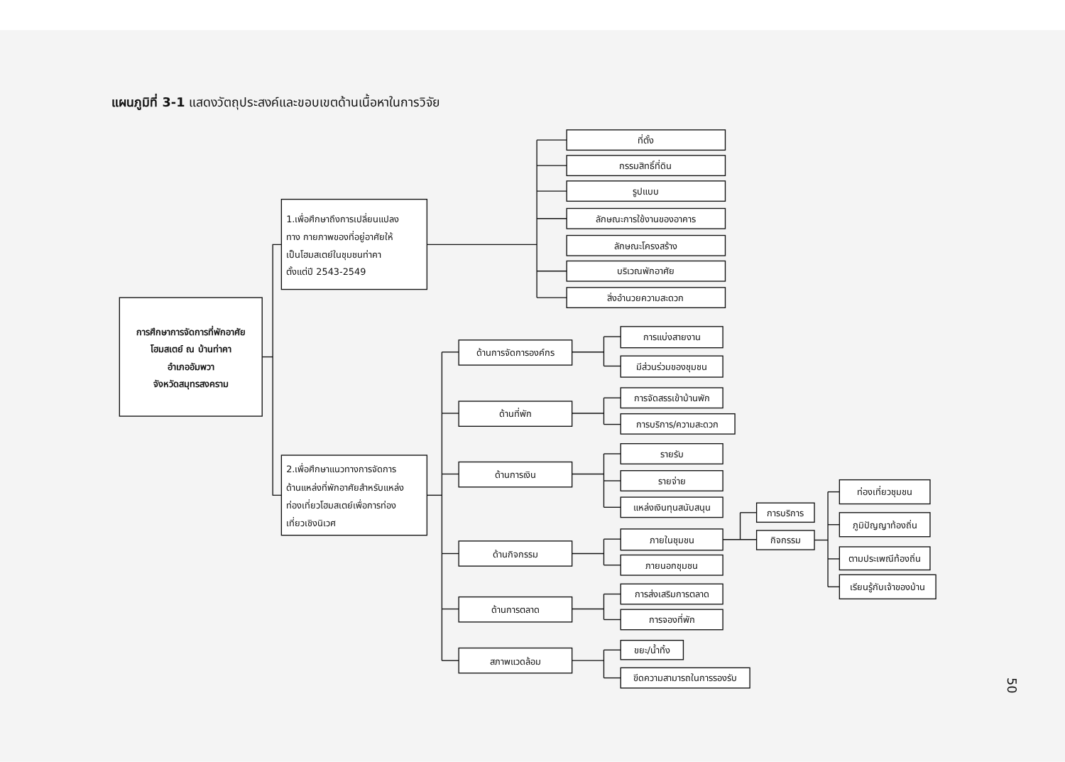แผนภูมิที่ 3-1 แสดงวัตถุประสงค์และขอบเขตด้านเนื้อหาในการวิจัย
การศึกษาการจัดการที่พักอาศัย
โฮมสเตย์ ณ บ้านท่าคา
อำเภออัมพวา
จังหวัดสมุทรสงคราม
1.เพื่อศึกษาถึงการเปลี่ยนแปลง
ทาง กายภาพของที่อยู่อาศัยให้
เป็นโฮมสเตย์ในชุมชนท่าคา
ตั้งแต่ปี 2543-2549
ที่ตั้ง
กรรมสิทธิ์ที่ดิน
รูปแบบ
ลักษณะการใช้งานของอาคาร
ลักษณะโครงสร้าง
บริเวณพักอาศัย
สิ่งอำนวยความสะดวก
2.เพื่อศึกษาแนวทางการจัดการ
ด้านแหล่งที่พักอาศัยสำหรับแหล่ง
ท่องเที่ยวโฮมสเตย์เพื่อการท่อง
เที่ยวเชิงนิเวศ
ด้านการจัดการองค์กร
การแบ่งสายงาน
มีส่วนร่วมของชุมชน
ด้านที่พัก
การจัดสรรเข้าบ้านพัก
การบริการ/ความสะดวก
ด้านการเงิน
รายรับ
รายจ่าย
แหล่งเงินทุนสนับสนุน
ด้านกิจกรรม
ภายในชุมชน
ภายนอกชุมชน
การบริการ
กิจกรรม
ท่องเที่ยวชุมชน
ภูมิปัญญาท้องถิ่น
ตามประเพณีท้องถิ่น
เรียนรู้กับเจ้าของบ้าน
ด้านการตลาด
การส่งเสริมการตลาด
การจองที่พัก
สภาพแวดล้อม
ขยะ/น้ำทิ้ง
ขีดความสามารถในการรองรับ
50